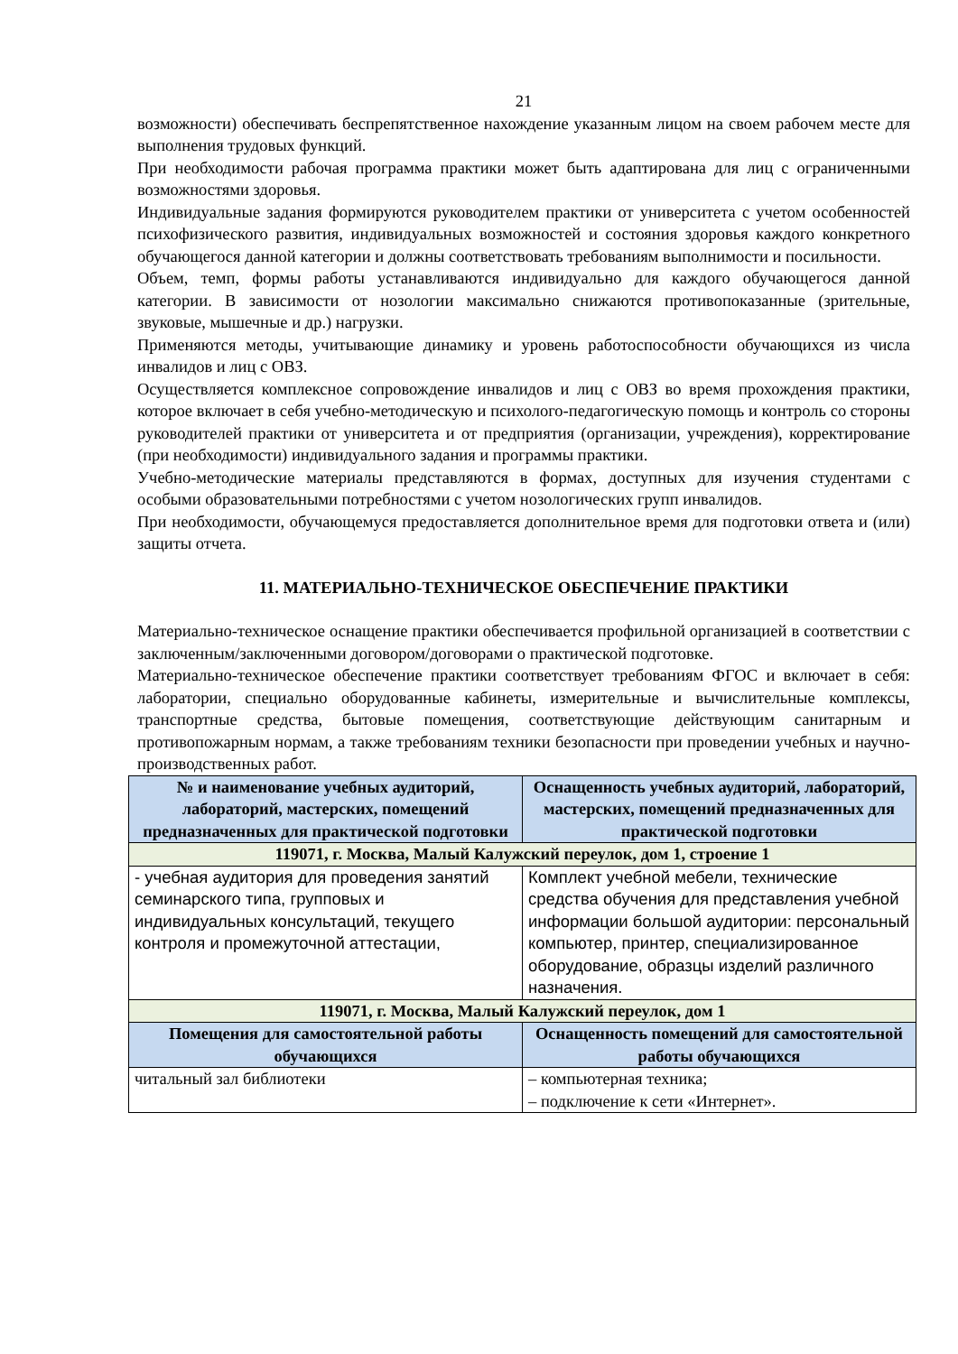21
возможности) обеспечивать беспрепятственное нахождение указанным лицом на своем рабочем месте для выполнения трудовых функций.
При необходимости рабочая программа практики может быть адаптирована для лиц с ограниченными возможностями здоровья.
Индивидуальные задания формируются руководителем практики от университета с учетом особенностей психофизического развития, индивидуальных возможностей и состояния здоровья каждого конкретного обучающегося данной категории и должны соответствовать требованиям выполнимости и посильности.
Объем, темп, формы работы устанавливаются индивидуально для каждого обучающегося данной категории. В зависимости от нозологии максимально снижаются противопоказанные (зрительные, звуковые, мышечные и др.) нагрузки.
Применяются методы, учитывающие динамику и уровень работоспособности обучающихся из числа инвалидов и лиц с ОВЗ.
Осуществляется комплексное сопровождение инвалидов и лиц с ОВЗ во время прохождения практики, которое включает в себя учебно-методическую и психолого-педагогическую помощь и контроль со стороны руководителей практики от университета и от предприятия (организации, учреждения), корректирование (при необходимости) индивидуального задания и программы практики.
Учебно-методические материалы представляются в формах, доступных для изучения студентами с особыми образовательными потребностями с учетом нозологических групп инвалидов.
При необходимости, обучающемуся предоставляется дополнительное время для подготовки ответа и (или) защиты отчета.
11. МАТЕРИАЛЬНО-ТЕХНИЧЕСКОЕ ОБЕСПЕЧЕНИЕ ПРАКТИКИ
Материально-техническое оснащение практики обеспечивается профильной организацией в соответствии с заключенным/заключенными договором/договорами о практической подготовке.
Материально-техническое обеспечение практики соответствует требованиям ФГОС и включает в себя: лаборатории, специально оборудованные кабинеты, измерительные и вычислительные комплексы, транспортные средства, бытовые помещения, соответствующие действующим санитарным и противопожарным нормам, а также требованиям техники безопасности при проведении учебных и научно-производственных работ.
| № и наименование учебных аудиторий, лабораторий, мастерских, помещений предназначенных для практической подготовки | Оснащенность учебных аудиторий, лабораторий, мастерских, помещений предназначенных для практической подготовки |
| --- | --- |
| 119071, г. Москва, Малый Калужский переулок, дом 1, строение 1 | |
| - учебная аудитория для проведения занятий семинарского типа, групповых и индивидуальных консультаций, текущего контроля и промежуточной аттестации, | Комплект учебной мебели, технические средства обучения для представления учебной информации большой аудитории: персональный компьютер, принтер, специализированное оборудование, образцы изделий различного назначения. |
| 119071, г. Москва, Малый Калужский переулок, дом 1 | |
| Помещения для самостоятельной работы обучающихся | Оснащенность помещений для самостоятельной работы обучающихся |
| читальный зал библиотеки | – компьютерная техника; – подключение к сети «Интернет». |